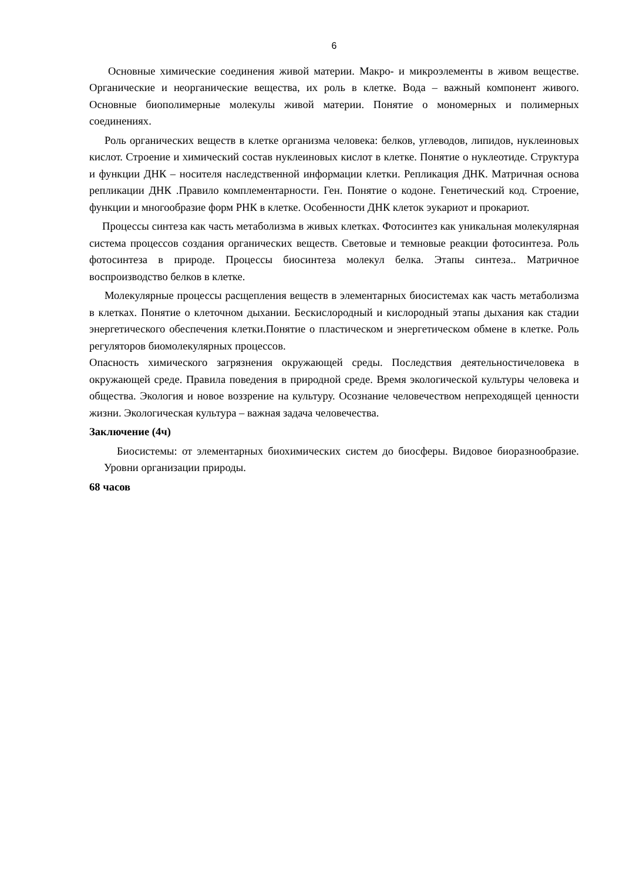6
Основные химические соединения живой материи. Макро- и микроэлементы в живом веществе. Органические и неорганические вещества, их роль в клетке. Вода – важный компонент живого. Основные биополимерные молекулы живой материи. Понятие о мономерных и полимерных соединениях.
Роль органических веществ в клетке организма человека: белков, углеводов, липидов, нуклеиновых кислот. Строение и химический состав нуклеиновых кислот в клетке. Понятие о нуклеотиде. Структура и функции ДНК – носителя наследственной информации клетки. Репликация ДНК. Матричная основа репликации ДНК .Правило комплементарности. Ген. Понятие о кодоне. Генетический код. Строение, функции и многообразие форм РНК в клетке. Особенности ДНК клеток эукариот и прокариот.
Процессы синтеза как часть метаболизма в живых клетках. Фотосинтез как уникальная молекулярная система процессов создания органических веществ. Световые и темновые реакции фотосинтеза. Роль фотосинтеза в природе. Процессы биосинтеза молекул белка. Этапы синтеза.. Матричное воспроизводство белков в клетке.
Молекулярные процессы расщепления веществ в элементарных биосистемах как часть метаболизма в клетках. Понятие о клеточном дыхании. Бескислородный и кислородный этапы дыхания как стадии энергетического обеспечения клетки.Понятие о пластическом и энергетическом обмене в клетке. Роль регуляторов биомолекулярных процессов.
Опасность химического загрязнения окружающей среды. Последствия деятельностичеловека в окружающей среде. Правила поведения в природной среде. Время экологической культуры человека и общества. Экология и новое воззрение на культуру. Осознание человечеством непреходящей ценности жизни. Экологическая культура – важная задача человечества.
Заключение (4ч)
Биосистемы: от элементарных биохимических систем до биосферы. Видовое биоразнообразие. Уровни организации природы.
68 часов